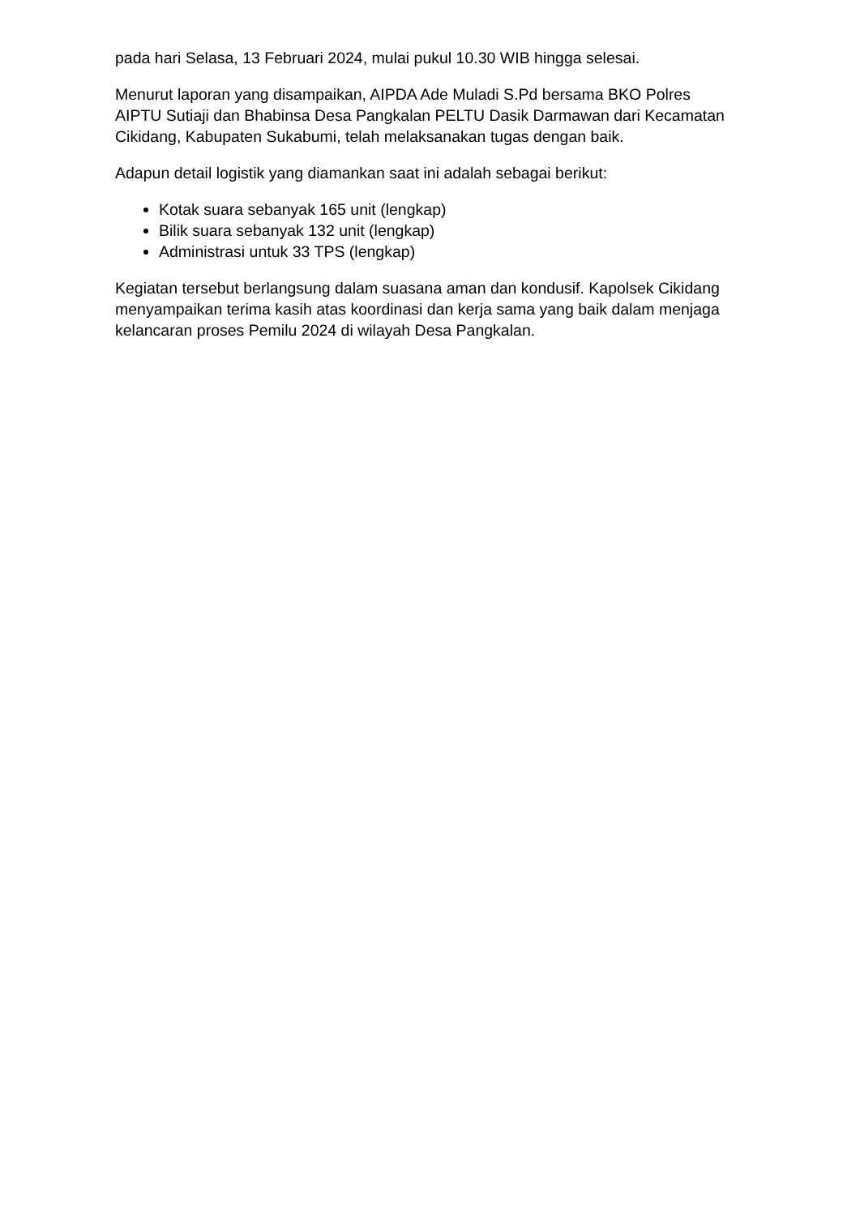pada hari Selasa, 13 Februari 2024, mulai pukul 10.30 WIB hingga selesai.
Menurut laporan yang disampaikan, AIPDA Ade Muladi S.Pd bersama BKO Polres AIPTU Sutiaji dan Bhabinsa Desa Pangkalan PELTU Dasik Darmawan dari Kecamatan Cikidang, Kabupaten Sukabumi, telah melaksanakan tugas dengan baik.
Adapun detail logistik yang diamankan saat ini adalah sebagai berikut:
Kotak suara sebanyak 165 unit (lengkap)
Bilik suara sebanyak 132 unit (lengkap)
Administrasi untuk 33 TPS (lengkap)
Kegiatan tersebut berlangsung dalam suasana aman dan kondusif. Kapolsek Cikidang menyampaikan terima kasih atas koordinasi dan kerja sama yang baik dalam menjaga kelancaran proses Pemilu 2024 di wilayah Desa Pangkalan.